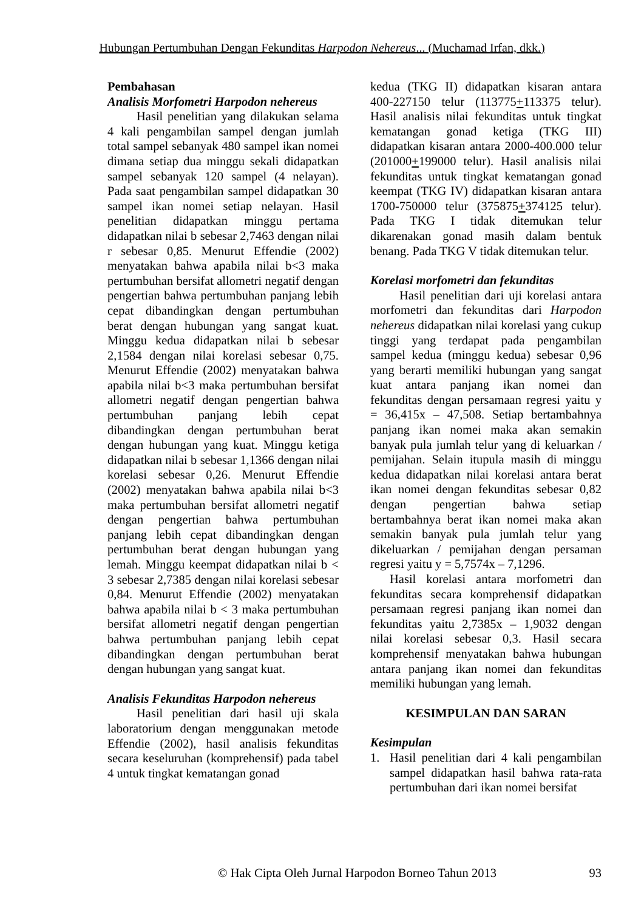Hubungan Pertumbuhan Dengan Fekunditas Harpodon Nehereus... (Muchamad Irfan, dkk.)
Pembahasan
Analisis Morfometri Harpodon nehereus
Hasil penelitian yang dilakukan selama 4 kali pengambilan sampel dengan jumlah total sampel sebanyak 480 sampel ikan nomei dimana setiap dua minggu sekali didapatkan sampel sebanyak 120 sampel (4 nelayan). Pada saat pengambilan sampel didapatkan 30 sampel ikan nomei setiap nelayan. Hasil penelitian didapatkan minggu pertama didapatkan nilai b sebesar 2,7463 dengan nilai r sebesar 0,85. Menurut Effendie (2002) menyatakan bahwa apabila nilai b<3 maka pertumbuhan bersifat allometri negatif dengan pengertian bahwa pertumbuhan panjang lebih cepat dibandingkan dengan pertumbuhan berat dengan hubungan yang sangat kuat. Minggu kedua didapatkan nilai b sebesar 2,1584 dengan nilai korelasi sebesar 0,75. Menurut Effendie (2002) menyatakan bahwa apabila nilai b<3 maka pertumbuhan bersifat allometri negatif dengan pengertian bahwa pertumbuhan panjang lebih cepat dibandingkan dengan pertumbuhan berat dengan hubungan yang kuat. Minggu ketiga didapatkan nilai b sebesar 1,1366 dengan nilai korelasi sebesar 0,26. Menurut Effendie (2002) menyatakan bahwa apabila nilai b<3 maka pertumbuhan bersifat allometri negatif dengan pengertian bahwa pertumbuhan panjang lebih cepat dibandingkan dengan pertumbuhan berat dengan hubungan yang lemah. Minggu keempat didapatkan nilai b < 3 sebesar 2,7385 dengan nilai korelasi sebesar 0,84. Menurut Effendie (2002) menyatakan bahwa apabila nilai b < 3 maka pertumbuhan bersifat allometri negatif dengan pengertian bahwa pertumbuhan panjang lebih cepat dibandingkan dengan pertumbuhan berat dengan hubungan yang sangat kuat.
Analisis Fekunditas Harpodon nehereus
Hasil penelitian dari hasil uji skala laboratorium dengan menggunakan metode Effendie (2002), hasil analisis fekunditas secara keseluruhan (komprehensif) pada tabel 4 untuk tingkat kematangan gonad
kedua (TKG II) didapatkan kisaran antara 400-227150 telur (113775+113375 telur). Hasil analisis nilai fekunditas untuk tingkat kematangan gonad ketiga (TKG III) didapatkan kisaran antara 2000-400.000 telur (201000+199000 telur). Hasil analisis nilai fekunditas untuk tingkat kematangan gonad keempat (TKG IV) didapatkan kisaran antara 1700-750000 telur (375875+374125 telur). Pada TKG I tidak ditemukan telur dikarenakan gonad masih dalam bentuk benang. Pada TKG V tidak ditemukan telur.
Korelasi morfometri dan fekunditas
Hasil penelitian dari uji korelasi antara morfometri dan fekunditas dari Harpodon nehereus didapatkan nilai korelasi yang cukup tinggi yang terdapat pada pengambilan sampel kedua (minggu kedua) sebesar 0,96 yang berarti memiliki hubungan yang sangat kuat antara panjang ikan nomei dan fekunditas dengan persamaan regresi yaitu y = 36,415x – 47,508. Setiap bertambahnya panjang ikan nomei maka akan semakin banyak pula jumlah telur yang di keluarkan / pemijahan. Selain itupula masih di minggu kedua didapatkan nilai korelasi antara berat ikan nomei dengan fekunditas sebesar 0,82 dengan pengertian bahwa setiap bertambahnya berat ikan nomei maka akan semakin banyak pula jumlah telur yang dikeluarkan / pemijahan dengan persaman regresi yaitu y = 5,7574x – 7,1296.
Hasil korelasi antara morfometri dan fekunditas secara komprehensif didapatkan persamaan regresi panjang ikan nomei dan fekunditas yaitu 2,7385x – 1,9032 dengan nilai korelasi sebesar 0,3. Hasil secara komprehensif menyatakan bahwa hubungan antara panjang ikan nomei dan fekunditas memiliki hubungan yang lemah.
KESIMPULAN DAN SARAN
Kesimpulan
1. Hasil penelitian dari 4 kali pengambilan sampel didapatkan hasil bahwa rata-rata pertumbuhan dari ikan nomei bersifat
© Hak Cipta Oleh Jurnal Harpodon Borneo Tahun 2013 93